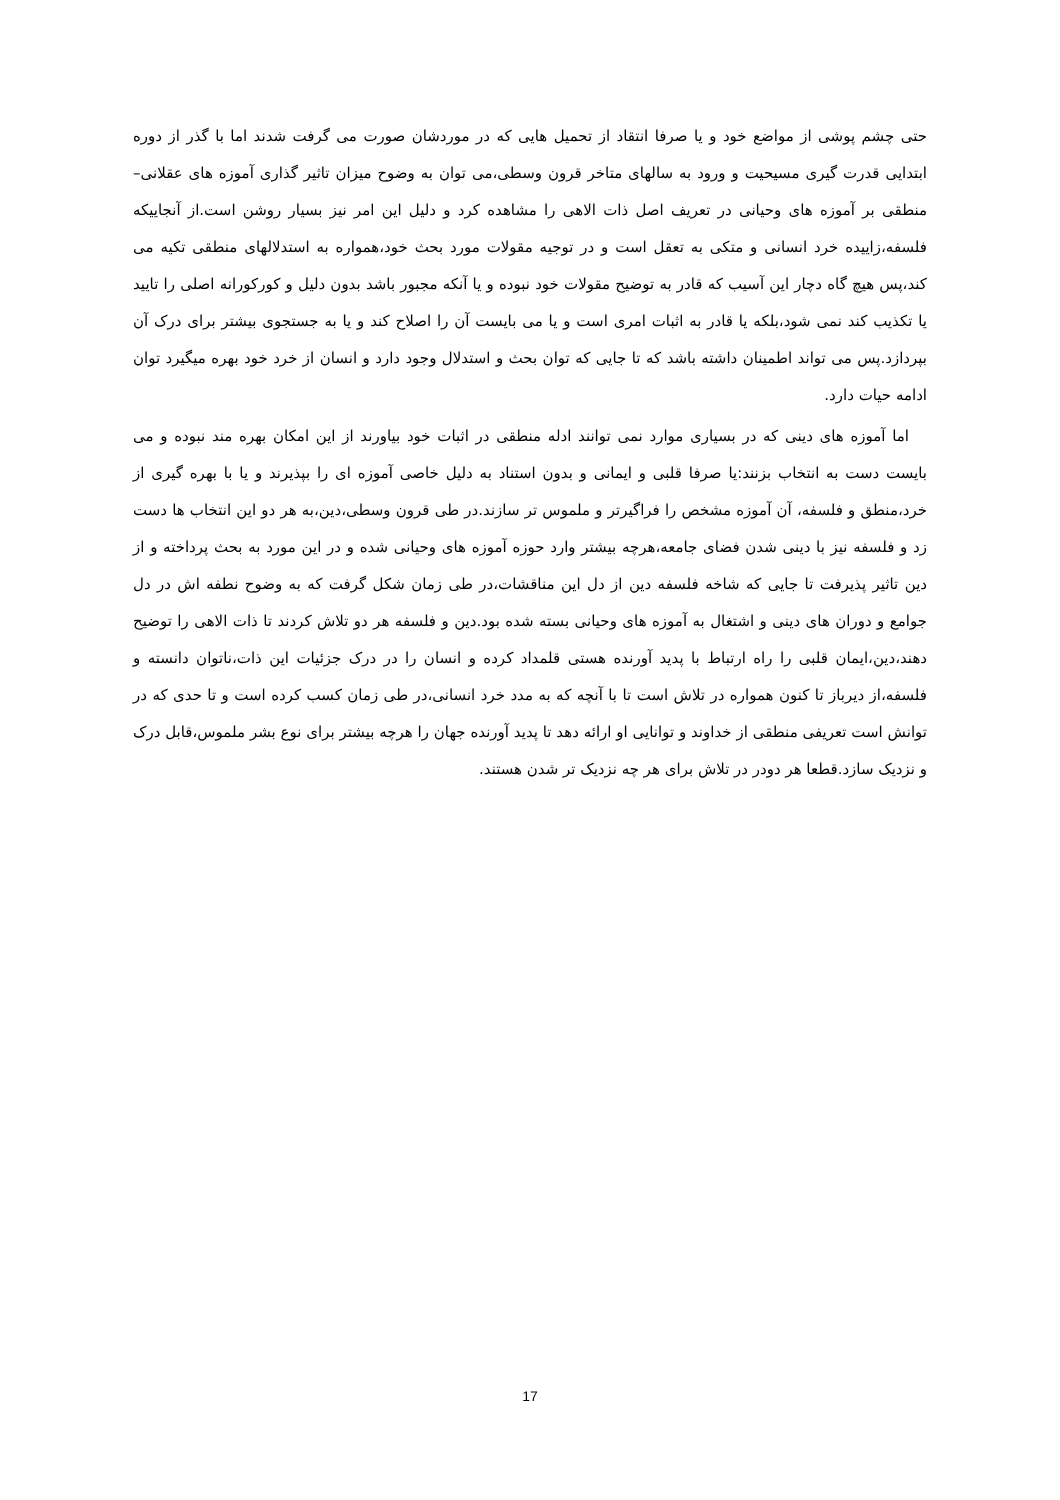حتی چشم پوشی از مواضع خود و یا صرفا انتقاد از تحمیل هایی که در موردشان صورت می گرفت شدند اما با گذر از دوره ابتدایی قدرت گیری مسیحیت و ورود به سالهای متاخر قرون وسطی،می توان به وضوح میزان تاثیر گذاری آموزه های عقلانی–منطقی بر آموزه های وحیانی در تعریف اصل ذات الاهی را مشاهده کرد و دلیل این امر نیز بسیار روشن است.از آنجاییکه فلسفه،زاییده خرد انسانی و متکی به تعقل است و در توجیه مقولات مورد بحث خود،همواره به استدلالهای منطقی تکیه می کند،پس هیچ گاه دچار این آسیب که قادر به توضیح مقولات خود نبوده و یا آنکه مجبور باشد بدون دلیل و کورکورانه اصلی را تایید یا تکذیب کند نمی شود،بلکه یا قادر به اثبات امری است و یا می بایست آن را اصلاح کند و یا به جستجوی بیشتر برای درک آن بپردازد.پس می تواند اطمینان داشته باشد که تا جایی که توان بحث و استدلال وجود دارد و انسان از خرد خود بهره میگیرد توان ادامه حیات دارد.
اما آموزه های دینی که در بسیاری موارد نمی توانند ادله منطقی در اثبات خود بیاورند از این امکان بهره مند نبوده و می بایست دست به انتخاب بزنند:یا صرفا قلبی و ایمانی و بدون استناد به دلیل خاصی آموزه ای را بپذیرند و یا با بهره گیری از خرد،منطق و فلسفه، آن آموزه مشخص را فراگیرتر و ملموس تر سازند.در طی قرون وسطی،دین،به هر دو این انتخاب ها دست زد و فلسفه نیز با دینی شدن فضای جامعه،هرچه بیشتر وارد حوزه آموزه های وحیانی شده و در این مورد به بحث پرداخته و از دین تاثیر پذیرفت تا جایی که شاخه فلسفه دین از دل این مناقشات،در طی زمان شکل گرفت که به وضوح نطفه اش در دل جوامع و دوران های دینی و اشتغال به آموزه های وحیانی بسته شده بود.دین و فلسفه هر دو تلاش کردند تا ذات الاهی را توضیح دهند،دین،ایمان قلبی را راه ارتباط با پدید آورنده هستی قلمداد کرده و انسان را در درک جزئیات این ذات،ناتوان دانسته و فلسفه،از دیرباز تا کنون همواره در تلاش است تا با آنچه که به مدد خرد انسانی،در طی زمان کسب کرده است و تا حدی که در توانش است تعریفی منطقی از خداوند و توانایی او ارائه دهد تا پدید آورنده جهان را هرچه بیشتر برای نوع بشر ملموس،قابل درک و نزدیک سازد.قطعا هر دودر در تلاش برای هر چه نزدیک تر شدن هستند.
17